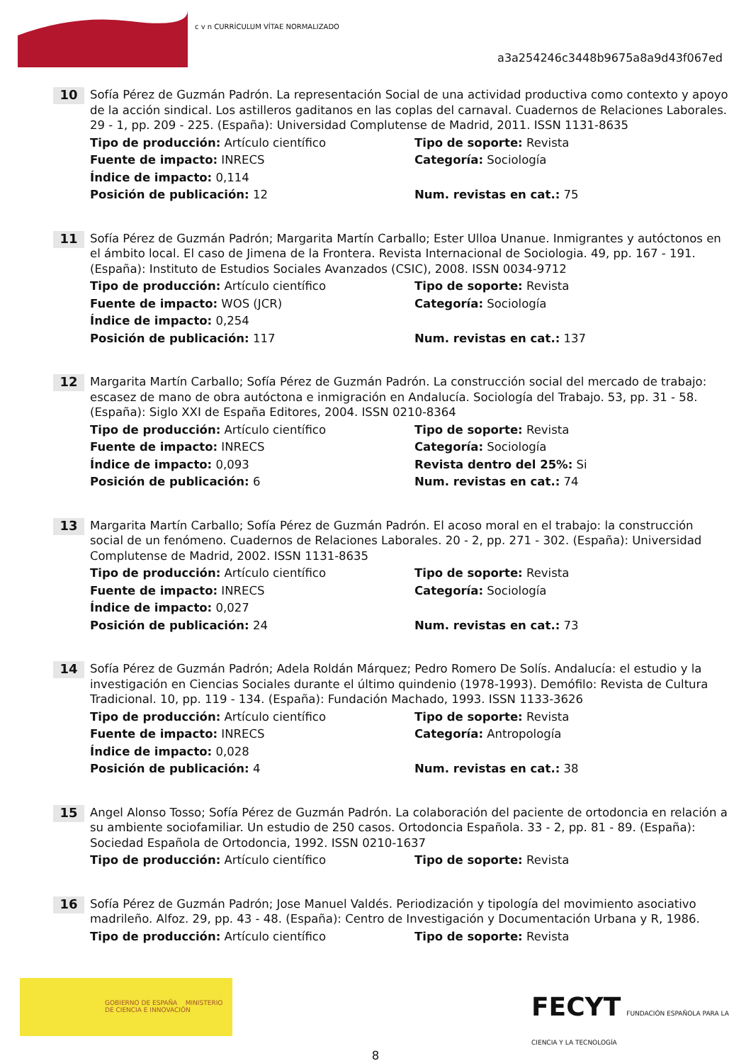c v n CURRÍCULUM VÍTAE NORMALIZADO
a3a254246c3448b9675a8a9d43f067ed
10
Sofía Pérez de Guzmán Padrón. La representación Social de una actividad productiva como contexto y apoyo de la acción sindical. Los astilleros gaditanos en las coplas del carnaval. Cuadernos de Relaciones Laborales. 29 - 1, pp. 209 - 225. (España): Universidad Complutense de Madrid, 2011. ISSN 1131-8635
Tipo de producción: Artículo científico Tipo de soporte: Revista Fuente de impacto: INRECS Categoría: Sociología Índice de impacto: 0,114 Posición de publicación: 12 Num. revistas en cat.: 75
11
Sofía Pérez de Guzmán Padrón; Margarita Martín Carballo; Ester Ulloa Unanue. Inmigrantes y autóctonos en el ámbito local. El caso de Jimena de la Frontera. Revista Internacional de Sociologia. 49, pp. 167 - 191. (España): Instituto de Estudios Sociales Avanzados (CSIC), 2008. ISSN 0034-9712
Tipo de producción: Artículo científico Tipo de soporte: Revista Fuente de impacto: WOS (JCR) Categoría: Sociología Índice de impacto: 0,254 Posición de publicación: 117 Num. revistas en cat.: 137
12
Margarita Martín Carballo; Sofía Pérez de Guzmán Padrón. La construcción social del mercado de trabajo: escasez de mano de obra autóctona e inmigración en Andalucía. Sociología del Trabajo. 53, pp. 31 - 58. (España): Siglo XXI de España Editores, 2004. ISSN 0210-8364
Tipo de producción: Artículo científico Tipo de soporte: Revista Fuente de impacto: INRECS Categoría: Sociología Índice de impacto: 0,093 Revista dentro del 25%: Si Posición de publicación: 6 Num. revistas en cat.: 74
13
Margarita Martín Carballo; Sofía Pérez de Guzmán Padrón. El acoso moral en el trabajo: la construcción social de un fenómeno. Cuadernos de Relaciones Laborales. 20 - 2, pp. 271 - 302. (España): Universidad Complutense de Madrid, 2002. ISSN 1131-8635
Tipo de producción: Artículo científico Tipo de soporte: Revista Fuente de impacto: INRECS Categoría: Sociología Índice de impacto: 0,027 Posición de publicación: 24 Num. revistas en cat.: 73
14
Sofía Pérez de Guzmán Padrón; Adela Roldán Márquez; Pedro Romero De Solís. Andalucía: el estudio y la investigación en Ciencias Sociales durante el último quindenio (1978-1993). Demófilo: Revista de Cultura Tradicional. 10, pp. 119 - 134. (España): Fundación Machado, 1993. ISSN 1133-3626
Tipo de producción: Artículo científico Tipo de soporte: Revista Fuente de impacto: INRECS Categoría: Antropología Índice de impacto: 0,028 Posición de publicación: 4 Num. revistas en cat.: 38
15
Angel Alonso Tosso; Sofía Pérez de Guzmán Padrón. La colaboración del paciente de ortodoncia en relación a su ambiente sociofamiliar. Un estudio de 250 casos. Ortodoncia Española. 33 - 2, pp. 81 - 89. (España): Sociedad Española de Ortodoncia, 1992. ISSN 0210-1637
Tipo de producción: Artículo científico Tipo de soporte: Revista
16
Sofía Pérez de Guzmán Padrón; Jose Manuel Valdés. Periodización y tipología del movimiento asociativo madrileño. Alfoz. 29, pp. 43 - 48. (España): Centro de Investigación y Documentación Urbana y R, 1986.
Tipo de producción: Artículo científico Tipo de soporte: Revista
GOBIERNO DE ESPAÑA MINISTERIO DE CIENCIA E INNOVACIÓN
FECYT FUNDACIÓN ESPAÑOLA PARA LA CIENCIA Y LA TECNOLOGÍA
8